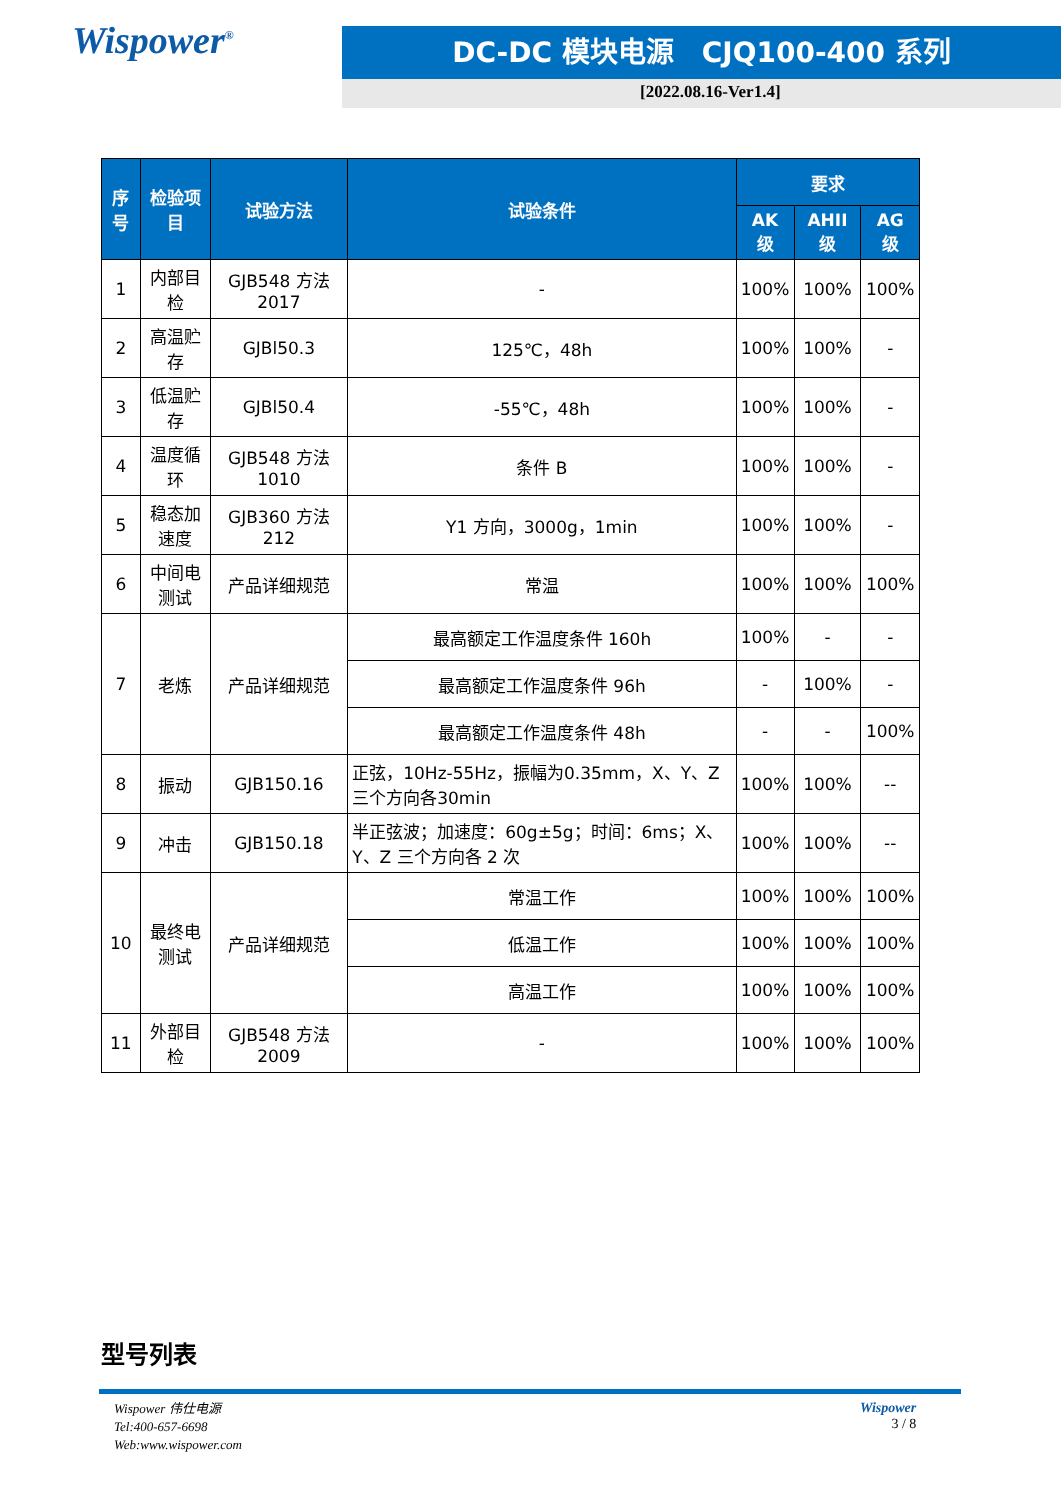Wispower<sup>®</sup> DC-DC 模块电源　CJQ100-400 系列
[2022.08.16-Ver1.4]
| 序号 | 检验项目 | 试验方法 | 试验条件 | 要求 | | |
| --- | --- | --- | --- | --- | --- | --- |
| | | | | AK 级 | AHII 级 | AG 级 |
| 1 | 内部目检 | GJB548 方法 2017 | - | 100% | 100% | 100% |
| 2 | 高温贮存 | GJBl50.3 | 125℃，48h | 100% | 100% | - |
| 3 | 低温贮存 | GJBl50.4 | -55℃，48h | 100% | 100% | - |
| 4 | 温度循环 | GJB548 方法 1010 | 条件 B | 100% | 100% | - |
| 5 | 稳态加速度 | GJB360 方法 212 | Y1 方向，3000g，1min | 100% | 100% | - |
| 6 | 中间电测试 | 产品详细规范 | 常温 | 100% | 100% | 100% |
| 7 | 老炼 | 产品详细规范 | 最高额定工作温度条件 160h | 100% | - | - |
| | | | 最高额定工作温度条件 96h | - | 100% | - |
| | | | 最高额定工作温度条件 48h | - | - | 100% |
| 8 | 振动 | GJB150.16 | 正弦，10Hz-55Hz，振幅为0.35mm，X、Y、Z 三个方向各30min | 100% | 100% | -- |
| 9 | 冲击 | GJB150.18 | 半正弦波；加速度：60g±5g；时间：6ms；X、Y、Z 三个方向各 2 次 | 100% | 100% | -- |
| 10 | 最终电测试 | 产品详细规范 | 常温工作 | 100% | 100% | 100% |
| | | | 低温工作 | 100% | 100% | 100% |
| | | | 高温工作 | 100% | 100% | 100% |
| 11 | 外部目检 | GJB548 方法 2009 | - | 100% | 100% | 100% |
型号列表
Wispower 伟仕电源
Tel:400-657-6698
Web:www.wispower.com
Wispower
3 / 8